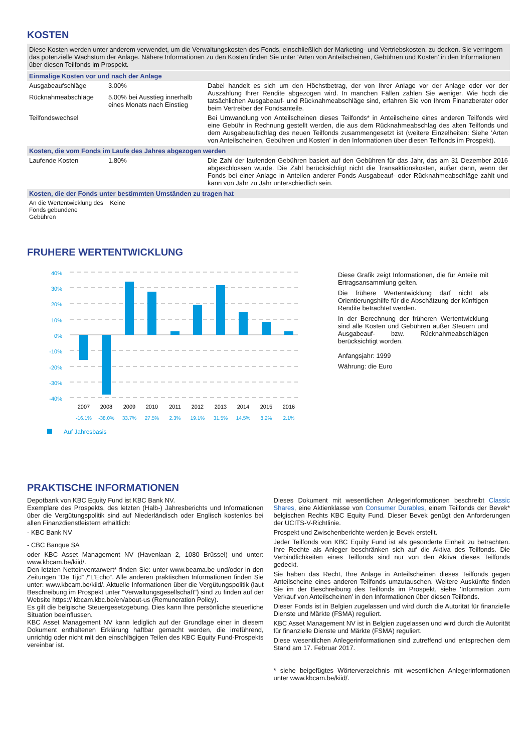KOSTEN
Diese Kosten werden unter anderem verwendet, um die Verwaltungskosten des Fonds, einschließlich der Marketing- und Vertriebskosten, zu decken. Sie verringern das potenzielle Wachstum der Anlage. Nähere Informationen zu den Kosten finden Sie unter 'Arten von Anteilscheinen, Gebühren und Kosten' in den Informationen über diesen Teilfonds im Prospekt.
Einmalige Kosten vor und nach der Anlage
| Ausgabeaufschläge | 3.00% | Dabei handelt es sich um den Höchstbetrag, der von Ihrer Anlage vor der Anlage oder vor der Auszahlung Ihrer Rendite abgezogen wird. In manchen Fällen zahlen Sie weniger. Wie hoch die tatsächlichen Ausgabeauf- und Rücknahmeabschläge sind, erfahren Sie von Ihrem Finanzberater oder beim Vertreiber der Fondsanteile. |
| Rücknahmeabschläge | 5.00% bei Ausstieg innerhalb eines Monats nach Einstieg | |
| Teilfondswechsel | | Bei Umwandlung von Anteilscheinen dieses Teilfonds* in Anteilscheine eines anderen Teilfonds wird eine Gebühr in Rechnung gestellt werden, die aus dem Rücknahmeabschlag des alten Teilfonds und dem Ausgabeaufschlag des neuen Teilfonds zusammengesetzt ist (weitere Einzelheiten: Siehe 'Arten von Anteilscheinen, Gebühren und Kosten' in den Informationen über diesen Teilfonds im Prospekt). |
Kosten, die vom Fonds im Laufe des Jahres abgezogen werden
| Laufende Kosten | 1.80% | Die Zahl der laufenden Gebühren basiert auf den Gebühren für das Jahr, das am 31 Dezember 2016 abgeschlossen wurde. Die Zahl berücksichtigt nicht die Transaktionskosten, außer dann, wenn der Fonds bei einer Anlage in Anteilen anderer Fonds Ausgabeauf- oder Rücknahmeabschläge zahlt und kann von Jahr zu Jahr unterschiedlich sein. |
Kosten, die der Fonds unter bestimmten Umständen zu tragen hat
| An die Wertentwicklung des Fonds gebundene Gebühren | Keine |
FRUHERE WERTENTWICKLUNG
40%
30%
20%
10%
0%
-10%
-20%
-30%
-40%
2007
2008
2009
2010
2011
2012
2013
2014
2015
2016
-16.1%
-38.0%
33.7%
27.5%
2.3%
19.1%
31.5%
14.5%
8.2%
2.1%
Auf Jahresbasis
Diese Grafik zeigt Informationen, die für Anteile mit Ertragsansammlung gelten.
Die frühere Wertentwicklung darf nicht als Orientierungshilfe für die Abschätzung der künftigen Rendite betrachtet werden.
In der Berechnung der früheren Wertentwicklung sind alle Kosten und Gebühren außer Steuern und Ausgabeauf- bzw. Rücknahmeabschlägen berücksichtigt worden.
Anfangsjahr: 1999
Währung: die Euro
PRAKTISCHE INFORMATIONEN
Depotbank von KBC Equity Fund ist KBC Bank NV.
Exemplare des Prospekts, des letzten (Halb-) Jahresberichts und Informationen über die Vergütungspolitik sind auf Niederländisch oder Englisch kostenlos bei allen Finanzdienstleistern erhältlich:
- KBC Bank NV
- CBC Banque SA
oder KBC Asset Management NV (Havenlaan 2, 1080 Brüssel) und unter: www.kbcam.be/kiid/.
Den letzten Nettoinventarwert* finden Sie: unter www.beama.be und/oder in den Zeitungen “De Tijd” /“L’Echo“. Alle anderen praktischen Informationen finden Sie unter: www.kbcam.be/kiid/. Aktuelle Informationen über die Vergütungspolitik (laut Beschreibung im Prospekt unter "Verwaltungsgesellschaft") sind zu finden auf der Website https:// kbcam.kbc.be/en/about-us (Remuneration Policy).
Es gilt die belgische Steuergesetzgebung. Dies kann Ihre persönliche steuerliche Situation beeinflussen.
KBC Asset Management NV kann lediglich auf der Grundlage einer in diesem Dokument enthaltenen Erklärung haftbar gemacht werden, die irreführend, unrichtig oder nicht mit den einschlägigen Teilen des KBC Equity Fund-Prospekts vereinbar ist.
Dieses Dokument mit wesentlichen Anlegerinformationen beschreibt Classic Shares, eine Aktienklasse von Consumer Durables, einem Teilfonds der Bevek* belgischen Rechts KBC Equity Fund. Dieser Bevek genügt den Anforderungen der UCITS-V-Richtlinie.
Prospekt und Zwischenberichte werden je Bevek erstellt.
Jeder Teilfonds von KBC Equity Fund ist als gesonderte Einheit zu betrachten. Ihre Rechte als Anleger beschränken sich auf die Aktiva des Teilfonds. Die Verbindlichkeiten eines Teilfonds sind nur von den Aktiva dieses Teilfonds gedeckt.
Sie haben das Recht, Ihre Anlage in Anteilscheinen dieses Teilfonds gegen Anteilscheine eines anderen Teilfonds umzutauschen. Weitere Auskünfte finden Sie im der Beschreibung des Teilfonds im Prospekt, siehe 'Information zum Verkauf von Anteilscheinen' in den Informationen über diesen Teilfonds.
Dieser Fonds ist in Belgien zugelassen und wird durch die Autorität für finanzielle Dienste und Märkte (FSMA) reguliert.
KBC Asset Management NV ist in Belgien zugelassen und wird durch die Autorität für finanzielle Dienste und Märkte (FSMA) reguliert.
Diese wesentlichen Anlegerinformationen sind zutreffend und entsprechen dem Stand am 17. Februar 2017.
* siehe beigefügtes Wörterverzeichnis mit wesentlichen Anlegerinformationen unter www.kbcam.be/kiid/.